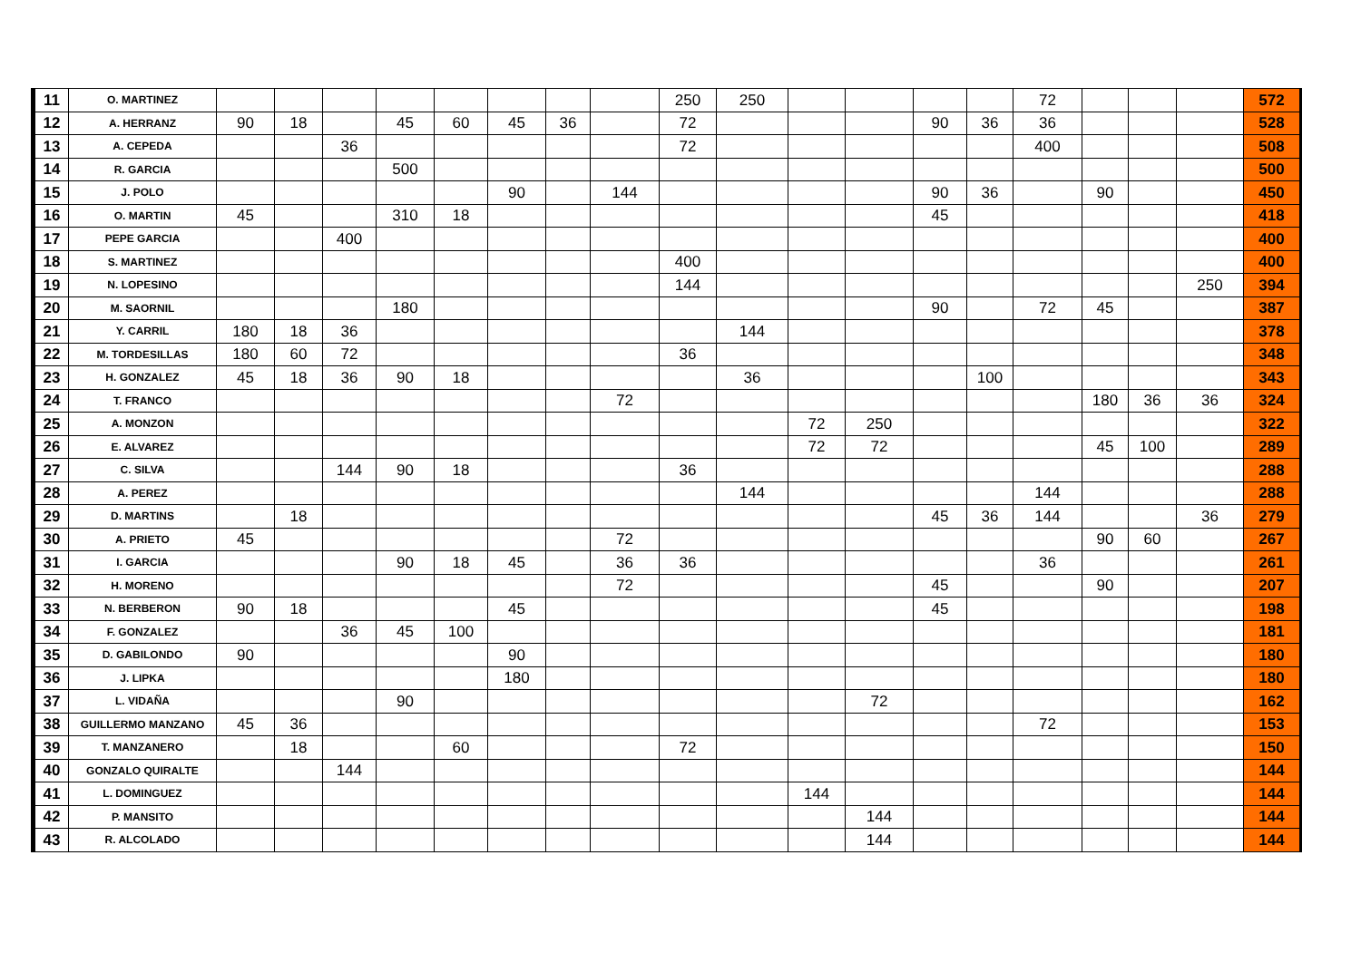| 11 | O. MARTINEZ | | | | | | | | | 250 | 250 | | | | | 72 | | | | 572 |
| 12 | A. HERRANZ | 90 | 18 | | 45 | 60 | 45 | 36 | | 72 | | | | 90 | 36 | 36 | | | | 528 |
| 13 | A. CEPEDA | | | 36 | | | | | | 72 | | | | | | 400 | | | | 508 |
| 14 | R. GARCIA | | | | 500 | | | | | | | | | | | | | | | 500 |
| 15 | J. POLO | | | | | | 90 | | 144 | | | | | 90 | 36 | | 90 | | | 450 |
| 16 | O. MARTIN | 45 | | | 310 | 18 | | | | | | | | 45 | | | | | | 418 |
| 17 | PEPE GARCIA | | | 400 | | | | | | | | | | | | | | | | 400 |
| 18 | S. MARTINEZ | | | | | | | | | 400 | | | | | | | | | | 400 |
| 19 | N. LOPESINO | | | | | | | | | 144 | | | | | | | | | 250 | 394 |
| 20 | M. SAORNIL | | | | 180 | | | | | | | | | 90 | | 72 | 45 | | | 387 |
| 21 | Y. CARRIL | 180 | 18 | 36 | | | | | | | 144 | | | | | | | | | 378 |
| 22 | M. TORDESILLAS | 180 | 60 | 72 | | | | | | 36 | | | | | | | | | | 348 |
| 23 | H. GONZALEZ | 45 | 18 | 36 | 90 | 18 | | | | | 36 | | | | 100 | | | | | 343 |
| 24 | T. FRANCO | | | | | | | | 72 | | | | | | | | 180 | 36 | 36 | 324 |
| 25 | A. MONZON | | | | | | | | | | | 72 | 250 | | | | | | | 322 |
| 26 | E. ALVAREZ | | | | | | | | | | | 72 | 72 | | | | 45 | 100 | | 289 |
| 27 | C. SILVA | | | 144 | 90 | 18 | | | | 36 | | | | | | | | | | 288 |
| 28 | A. PEREZ | | | | | | | | | | 144 | | | | | 144 | | | | 288 |
| 29 | D. MARTINS | | 18 | | | | | | | | | | | 45 | 36 | 144 | | | 36 | 279 |
| 30 | A. PRIETO | 45 | | | | | | | 72 | | | | | | | | 90 | 60 | | 267 |
| 31 | I. GARCIA | | | | 90 | 18 | 45 | | 36 | 36 | | | | | | 36 | | | | 261 |
| 32 | H. MORENO | | | | | | | | 72 | | | | | 45 | | | 90 | | | 207 |
| 33 | N. BERBERON | 90 | 18 | | | | 45 | | | | | | | 45 | | | | | | 198 |
| 34 | F. GONZALEZ | | | 36 | 45 | 100 | | | | | | | | | | | | | | 181 |
| 35 | D. GABILONDO | 90 | | | | | 90 | | | | | | | | | | | | | 180 |
| 36 | J. LIPKA | | | | | | 180 | | | | | | | | | | | | | 180 |
| 37 | L. VIDAÑA | | | | 90 | | | | | | | | 72 | | | | | | | 162 |
| 38 | GUILLERMO MANZANO | 45 | 36 | | | | | | | | | | | | | 72 | | | | 153 |
| 39 | T. MANZANERO | | 18 | | | 60 | | | | 72 | | | | | | | | | | 150 |
| 40 | GONZALO QUIRALTE | | | 144 | | | | | | | | | | | | | | | | 144 |
| 41 | L. DOMINGUEZ | | | | | | | | | | | 144 | | | | | | | | 144 |
| 42 | P. MANSITO | | | | | | | | | | | | 144 | | | | | | | 144 |
| 43 | R. ALCOLADO | | | | | | | | | | | | 144 | | | | | | | 144 |